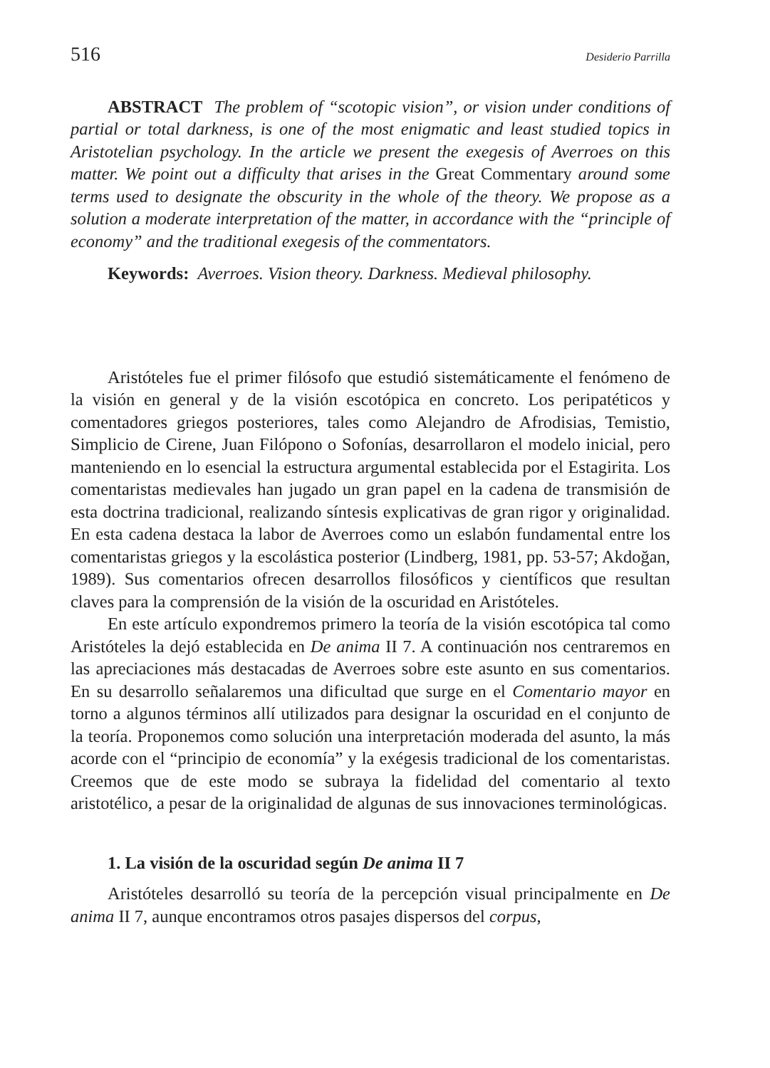516 Desiderio Parrilla
ABSTRACT The problem of “scotopic vision”, or vision under conditions of partial or total darkness, is one of the most enigmatic and least studied topics in Aristotelian psychology. In the article we present the exegesis of Averroes on this matter. We point out a difficulty that arises in the Great Commentary around some terms used to designate the obscurity in the whole of the theory. We propose as a solution a moderate interpretation of the matter, in accordance with the “principle of economy” and the traditional exegesis of the commentators.
Keywords: Averroes. Vision theory. Darkness. Medieval philosophy.
Aristóteles fue el primer filósofo que estudió sistemáticamente el fenómeno de la visión en general y de la visión escotópica en concreto. Los peripatéticos y comentadores griegos posteriores, tales como Alejandro de Afrodisias, Temistio, Simplicio de Cirene, Juan Filópono o Sofonías, desarrollaron el modelo inicial, pero manteniendo en lo esencial la estructura argumental establecida por el Estagirita. Los comentaristas medievales han jugado un gran papel en la cadena de transmisión de esta doctrina tradicional, realizando síntesis explicativas de gran rigor y originalidad. En esta cadena destaca la labor de Averroes como un eslabón fundamental entre los comentaristas griegos y la escolástica posterior (Lindberg, 1981, pp. 53-57; Akdoğan, 1989). Sus comentarios ofrecen desarrollos filosóficos y científicos que resultan claves para la comprensión de la visión de la oscuridad en Aristóteles.
En este artículo expondremos primero la teoría de la visión escotópica tal como Aristóteles la dejó establecida en De anima II 7. A continuación nos centraremos en las apreciaciones más destacadas de Averroes sobre este asunto en sus comentarios. En su desarrollo señalaremos una dificultad que surge en el Comentario mayor en torno a algunos términos allí utilizados para designar la oscuridad en el conjunto de la teoría. Proponemos como solución una interpretación moderada del asunto, la más acorde con el “principio de economía” y la exégesis tradicional de los comentaristas. Creemos que de este modo se subraya la fidelidad del comentario al texto aristotélico, a pesar de la originalidad de algunas de sus innovaciones terminológicas.
1. La visión de la oscuridad según De anima II 7
Aristóteles desarrolló su teoría de la percepción visual principalmente en De anima II 7, aunque encontramos otros pasajes dispersos del corpus,